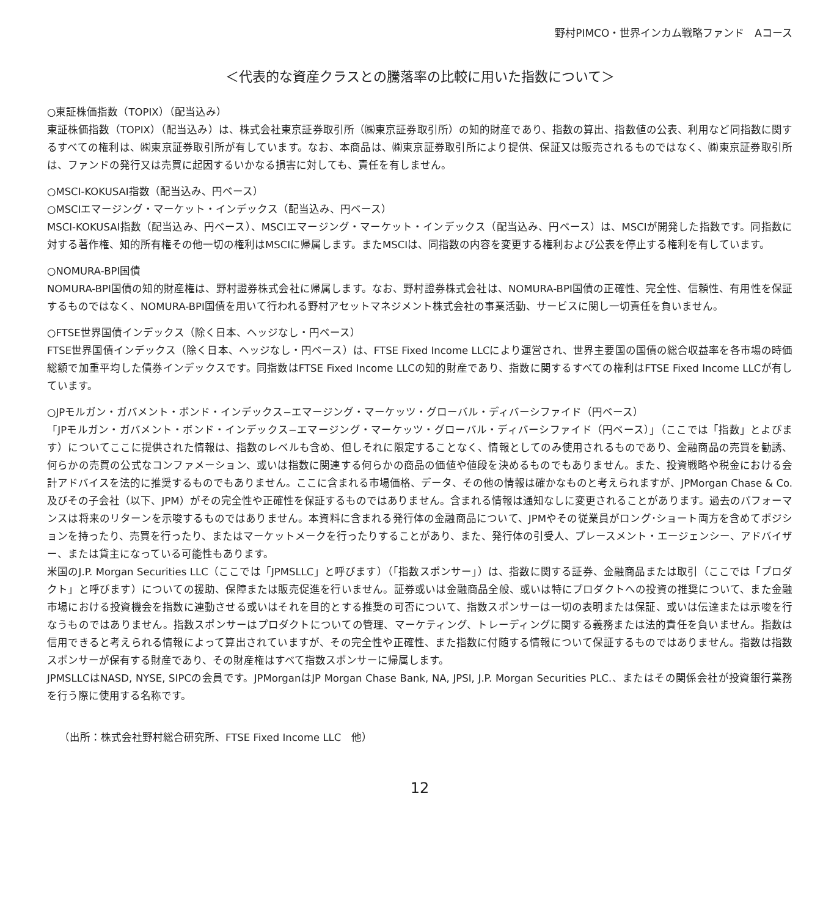野村PIMCO・世界インカム戦略ファンド　Aコース
＜代表的な資産クラスとの騰落率の比較に用いた指数について＞
○東証株価指数（TOPIX）（配当込み）
東証株価指数（TOPIX）（配当込み）は、株式会社東京証券取引所（㈱東京証券取引所）の知的財産であり、指数の算出、指数値の公表、利用など同指数に関するすべての権利は、㈱東京証券取引所が有しています。なお、本商品は、㈱東京証券取引所により提供、保証又は販売されるものではなく、㈱東京証券取引所は、ファンドの発行又は売買に起因するいかなる損害に対しても、責任を有しません。
○MSCI-KOKUSAI指数（配当込み、円ベース）
○MSCIエマージング・マーケット・インデックス（配当込み、円ベース）
MSCI-KOKUSAI指数（配当込み、円ベース）、MSCIエマージング・マーケット・インデックス（配当込み、円ベース）は、MSCIが開発した指数です。同指数に対する著作権、知的所有権その他一切の権利はMSCIに帰属します。またMSCIは、同指数の内容を変更する権利および公表を停止する権利を有しています。
○NOMURA-BPI国債
NOMURA-BPI国債の知的財産権は、野村證券株式会社に帰属します。なお、野村證券株式会社は、NOMURA-BPI国債の正確性、完全性、信頼性、有用性を保証するものではなく、NOMURA-BPI国債を用いて行われる野村アセットマネジメント株式会社の事業活動、サービスに関し一切責任を負いません。
○FTSE世界国債インデックス（除く日本、ヘッジなし・円ベース）
FTSE世界国債インデックス（除く日本、ヘッジなし・円ベース）は、FTSE Fixed Income LLCにより運営され、世界主要国の国債の総合収益率を各市場の時価総額で加重平均した債券インデックスです。同指数はFTSE Fixed Income LLCの知的財産であり、指数に関するすべての権利はFTSE Fixed Income LLCが有しています。
○JPモルガン・ガバメント・ボンド・インデックス−エマージング・マーケッツ・グローバル・ディバーシファイド（円ベース）
「JPモルガン・ガバメント・ボンド・インデックス−エマージング・マーケッツ・グローバル・ディバーシファイド（円ベース）」（ここでは「指数」とよびます）についてここに提供された情報は、指数のレベルも含め、但しそれに限定することなく、情報としてのみ使用されるものであり、金融商品の売買を勧誘、何らかの売買の公式なコンファメーション、或いは指数に関連する何らかの商品の価値や値段を決めるものでもありません。また、投資戦略や税金における会計アドバイスを法的に推奨するものでもありません。ここに含まれる市場価格、データ、その他の情報は確かなものと考えられますが、JPMorgan Chase & Co. 及びその子会社（以下、JPM）がその完全性や正確性を保証するものではありません。含まれる情報は通知なしに変更されることがあります。過去のパフォーマンスは将来のリターンを示唆するものではありません。本資料に含まれる発行体の金融商品について、JPMやその従業員がロング･ショート両方を含めてポジションを持ったり、売買を行ったり、またはマーケットメークを行ったりすることがあり、また、発行体の引受人、プレースメント・エージェンシー、アドバイザー、または貸主になっている可能性もあります。
米国のJ.P. Morgan Securities LLC（ここでは「JPMSLLC」と呼びます）（「指数スポンサー」）は、指数に関する証券、金融商品または取引（ここでは「プロダクト」と呼びます）についての援助、保障または販売促進を行いません。証券或いは金融商品全般、或いは特にプロダクトへの投資の推奨について、また金融市場における投資機会を指数に連動させる或いはそれを目的とする推奨の可否について、指数スポンサーは一切の表明または保証、或いは伝達または示唆を行なうものではありません。指数スポンサーはプロダクトについての管理、マーケティング、トレーディングに関する義務または法的責任を負いません。指数は信用できると考えられる情報によって算出されていますが、その完全性や正確性、また指数に付随する情報について保証するものではありません。指数は指数スポンサーが保有する財産であり、その財産権はすべて指数スポンサーに帰属します。
JPMSLLCはNASD, NYSE, SIPCの会員です。JPMorganはJP Morgan Chase Bank, NA, JPSI, J.P. Morgan Securities PLC.、またはその関係会社が投資銀行業務を行う際に使用する名称です。
（出所：株式会社野村総合研究所、FTSE Fixed Income LLC　他）
12